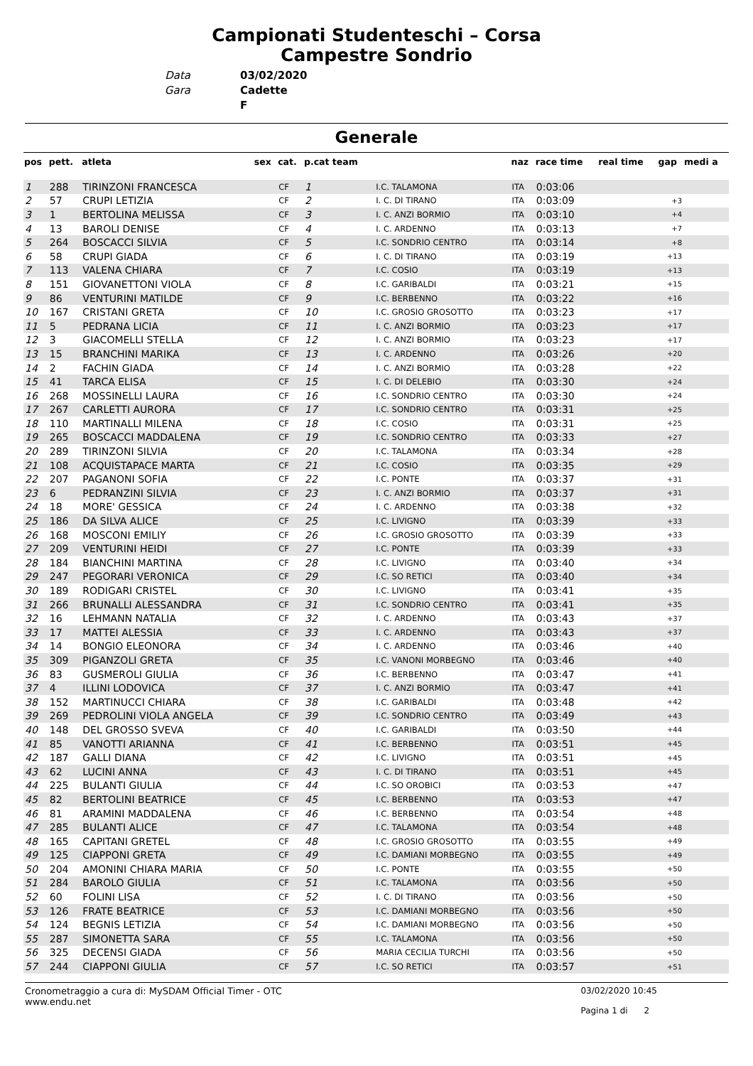Campionati Studenteschi – Corsa
Campestre Sondrio
Data 03/02/2020 Gara Cadette F
Generale
| pos | pett. | atleta | sex | cat. | p.cat team | | naz | race time | real time | gap | medi a |
| --- | --- | --- | --- | --- | --- | --- | --- | --- | --- | --- | --- |
| 1 | 288 | TIRINZONI FRANCESCA | | CF | 1 | I.C. TALAMONA | ITA | 0:03:06 | | | |
| 2 | 57 | CRUPI LETIZIA | | CF | 2 | I. C. DI TIRANO | ITA | 0:03:09 | | +3 | |
| 3 | 1 | BERTOLINA MELISSA | | CF | 3 | I. C. ANZI BORMIO | ITA | 0:03:10 | | +4 | |
| 4 | 13 | BAROLI DENISE | | CF | 4 | I. C. ARDENNO | ITA | 0:03:13 | | +7 | |
| 5 | 264 | BOSCACCI SILVIA | | CF | 5 | I.C. SONDRIO CENTRO | ITA | 0:03:14 | | +8 | |
| 6 | 58 | CRUPI GIADA | | CF | 6 | I. C. DI TIRANO | ITA | 0:03:19 | | +13 | |
| 7 | 113 | VALENA CHIARA | | CF | 7 | I.C. COSIO | ITA | 0:03:19 | | +13 | |
| 8 | 151 | GIOVANETTONI VIOLA | | CF | 8 | I.C. GARIBALDI | ITA | 0:03:21 | | +15 | |
| 9 | 86 | VENTURINI MATILDE | | CF | 9 | I.C. BERBENNO | ITA | 0:03:22 | | +16 | |
| 10 | 167 | CRISTANI GRETA | | CF | 10 | I.C. GROSIO GROSOTTO | ITA | 0:03:23 | | +17 | |
| 11 | 5 | PEDRANA LICIA | | CF | 11 | I. C. ANZI BORMIO | ITA | 0:03:23 | | +17 | |
| 12 | 3 | GIACOMELLI STELLA | | CF | 12 | I. C. ANZI BORMIO | ITA | 0:03:23 | | +17 | |
| 13 | 15 | BRANCHINI MARIKA | | CF | 13 | I. C. ARDENNO | ITA | 0:03:26 | | +20 | |
| 14 | 2 | FACHIN GIADA | | CF | 14 | I. C. ANZI BORMIO | ITA | 0:03:28 | | +22 | |
| 15 | 41 | TARCA ELISA | | CF | 15 | I. C. DI DELEBIO | ITA | 0:03:30 | | +24 | |
| 16 | 268 | MOSSINELLI LAURA | | CF | 16 | I.C. SONDRIO CENTRO | ITA | 0:03:30 | | +24 | |
| 17 | 267 | CARLETTI AURORA | | CF | 17 | I.C. SONDRIO CENTRO | ITA | 0:03:31 | | +25 | |
| 18 | 110 | MARTINALLI MILENA | | CF | 18 | I.C. COSIO | ITA | 0:03:31 | | +25 | |
| 19 | 265 | BOSCACCI MADDALENA | | CF | 19 | I.C. SONDRIO CENTRO | ITA | 0:03:33 | | +27 | |
| 20 | 289 | TIRINZONI SILVIA | | CF | 20 | I.C. TALAMONA | ITA | 0:03:34 | | +28 | |
| 21 | 108 | ACQUISTAPACE MARTA | | CF | 21 | I.C. COSIO | ITA | 0:03:35 | | +29 | |
| 22 | 207 | PAGANONI SOFIA | | CF | 22 | I.C. PONTE | ITA | 0:03:37 | | +31 | |
| 23 | 6 | PEDRANZINI SILVIA | | CF | 23 | I. C. ANZI BORMIO | ITA | 0:03:37 | | +31 | |
| 24 | 18 | MORE' GESSICA | | CF | 24 | I. C. ARDENNO | ITA | 0:03:38 | | +32 | |
| 25 | 186 | DA SILVA ALICE | | CF | 25 | I.C. LIVIGNO | ITA | 0:03:39 | | +33 | |
| 26 | 168 | MOSCONI EMILIY | | CF | 26 | I.C. GROSIO GROSOTTO | ITA | 0:03:39 | | +33 | |
| 27 | 209 | VENTURINI HEIDI | | CF | 27 | I.C. PONTE | ITA | 0:03:39 | | +33 | |
| 28 | 184 | BIANCHINI MARTINA | | CF | 28 | I.C. LIVIGNO | ITA | 0:03:40 | | +34 | |
| 29 | 247 | PEGORARI VERONICA | | CF | 29 | I.C. SO RETICI | ITA | 0:03:40 | | +34 | |
| 30 | 189 | RODIGARI CRISTEL | | CF | 30 | I.C. LIVIGNO | ITA | 0:03:41 | | +35 | |
| 31 | 266 | BRUNALLI ALESSANDRA | | CF | 31 | I.C. SONDRIO CENTRO | ITA | 0:03:41 | | +35 | |
| 32 | 16 | LEHMANN NATALIA | | CF | 32 | I. C. ARDENNO | ITA | 0:03:43 | | +37 | |
| 33 | 17 | MATTEI ALESSIA | | CF | 33 | I. C. ARDENNO | ITA | 0:03:43 | | +37 | |
| 34 | 14 | BONGIO ELEONORA | | CF | 34 | I. C. ARDENNO | ITA | 0:03:46 | | +40 | |
| 35 | 309 | PIGANZOLI GRETA | | CF | 35 | I.C. VANONI MORBEGNO | ITA | 0:03:46 | | +40 | |
| 36 | 83 | GUSMEROLI GIULIA | | CF | 36 | I.C. BERBENNO | ITA | 0:03:47 | | +41 | |
| 37 | 4 | ILLINI LODOVICA | | CF | 37 | I. C. ANZI BORMIO | ITA | 0:03:47 | | +41 | |
| 38 | 152 | MARTINUCCI CHIARA | | CF | 38 | I.C. GARIBALDI | ITA | 0:03:48 | | +42 | |
| 39 | 269 | PEDROLINI VIOLA ANGELA | | CF | 39 | I.C. SONDRIO CENTRO | ITA | 0:03:49 | | +43 | |
| 40 | 148 | DEL GROSSO SVEVA | | CF | 40 | I.C. GARIBALDI | ITA | 0:03:50 | | +44 | |
| 41 | 85 | VANOTTI ARIANNA | | CF | 41 | I.C. BERBENNO | ITA | 0:03:51 | | +45 | |
| 42 | 187 | GALLI DIANA | | CF | 42 | I.C. LIVIGNO | ITA | 0:03:51 | | +45 | |
| 43 | 62 | LUCINI ANNA | | CF | 43 | I. C. DI TIRANO | ITA | 0:03:51 | | +45 | |
| 44 | 225 | BULANTI GIULIA | | CF | 44 | I.C. SO OROBICI | ITA | 0:03:53 | | +47 | |
| 45 | 82 | BERTOLINI BEATRICE | | CF | 45 | I.C. BERBENNO | ITA | 0:03:53 | | +47 | |
| 46 | 81 | ARAMINI MADDALENA | | CF | 46 | I.C. BERBENNO | ITA | 0:03:54 | | +48 | |
| 47 | 285 | BULANTI ALICE | | CF | 47 | I.C. TALAMONA | ITA | 0:03:54 | | +48 | |
| 48 | 165 | CAPITANI GRETEL | | CF | 48 | I.C. GROSIO GROSOTTO | ITA | 0:03:55 | | +49 | |
| 49 | 125 | CIAPPONI GRETA | | CF | 49 | I.C. DAMIANI MORBEGNO | ITA | 0:03:55 | | +49 | |
| 50 | 204 | AMONINI CHIARA MARIA | | CF | 50 | I.C. PONTE | ITA | 0:03:55 | | +50 | |
| 51 | 284 | BAROLO GIULIA | | CF | 51 | I.C. TALAMONA | ITA | 0:03:56 | | +50 | |
| 52 | 60 | FOLINI LISA | | CF | 52 | I. C. DI TIRANO | ITA | 0:03:56 | | +50 | |
| 53 | 126 | FRATE BEATRICE | | CF | 53 | I.C. DAMIANI MORBEGNO | ITA | 0:03:56 | | +50 | |
| 54 | 124 | BEGNIS LETIZIA | | CF | 54 | I.C. DAMIANI MORBEGNO | ITA | 0:03:56 | | +50 | |
| 55 | 287 | SIMONETTA SARA | | CF | 55 | I.C. TALAMONA | ITA | 0:03:56 | | +50 | |
| 56 | 325 | DECENSI GIADA | | CF | 56 | MARIA CECILIA TURCHI | ITA | 0:03:56 | | +50 | |
| 57 | 244 | CIAPPONI GIULIA | | CF | 57 | I.C. SO RETICI | ITA | 0:03:57 | | +51 | |
Cronometraggio a cura di: MySDAM Official Timer - OTC
www.endu.net
03/02/2020 10:45
Pagina 1 di 2